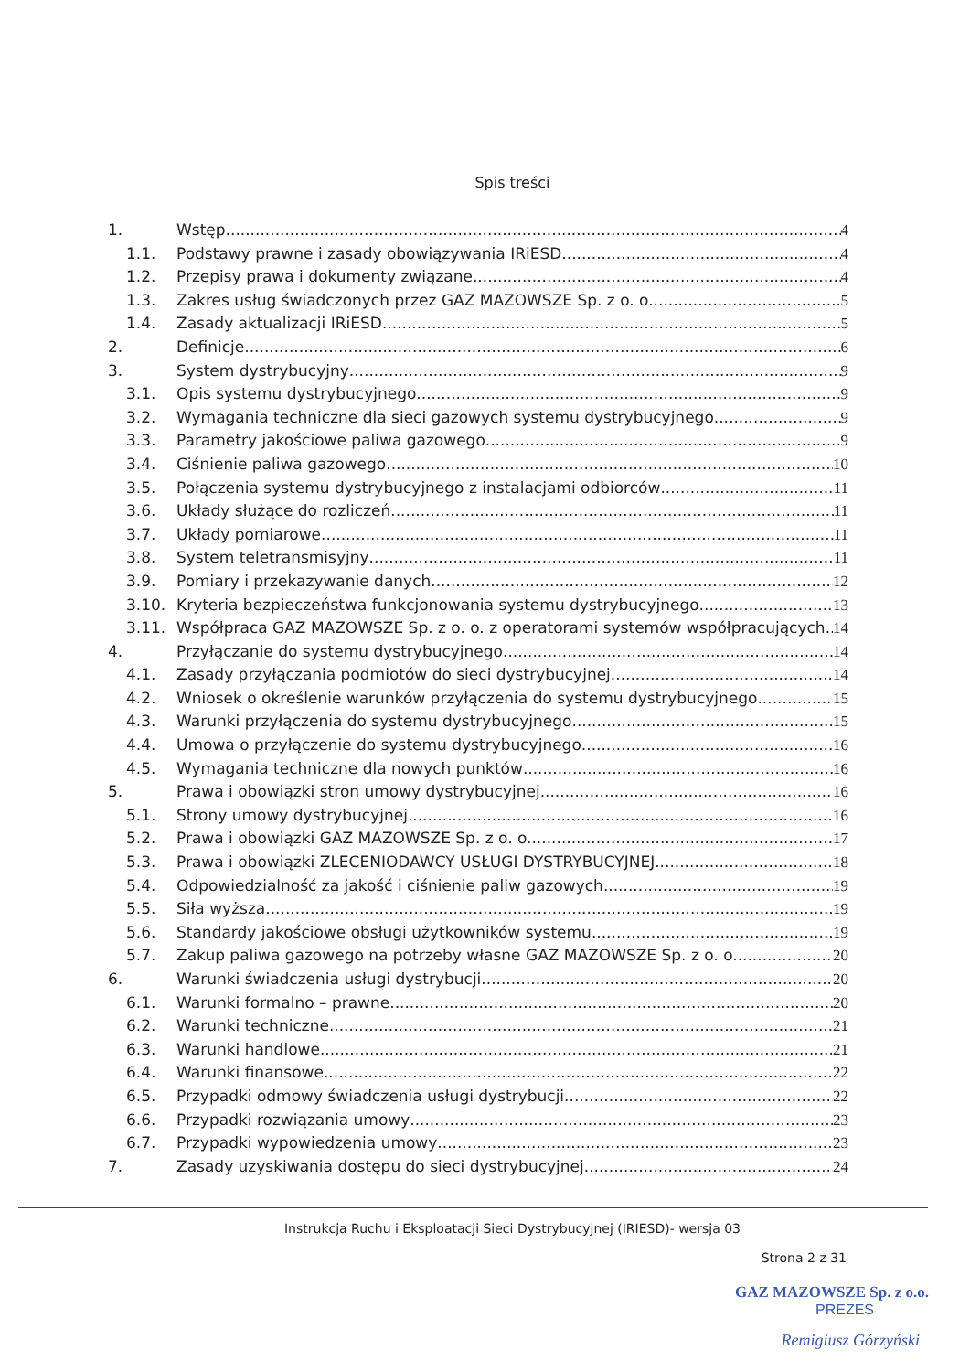Spis treści
1. Wstęp 4
1.1. Podstawy prawne i zasady obowiązywania IRiESD 4
1.2. Przepisy prawa i dokumenty związane 4
1.3. Zakres usług świadczonych przez GAZ MAZOWSZE Sp. z o. o. 5
1.4. Zasady aktualizacji IRiESD 5
2. Definicje 6
3. System dystrybucyjny 9
3.1. Opis systemu dystrybucyjnego 9
3.2. Wymagania techniczne dla sieci gazowych systemu dystrybucyjnego 9
3.3. Parametry jakościowe paliwa gazowego 9
3.4. Ciśnienie paliwa gazowego 10
3.5. Połączenia systemu dystrybucyjnego z instalacjami odbiorców 11
3.6. Układy służące do rozliczeń 11
3.7. Układy pomiarowe 11
3.8. System teletransmisyjny 11
3.9. Pomiary i przekazywanie danych 12
3.10. Kryteria bezpieczeństwa funkcjonowania systemu dystrybucyjnego 13
3.11. Współpraca GAZ MAZOWSZE Sp. z o. o. z operatorami systemów współpracujących 14
4. Przyłączanie do systemu dystrybucyjnego 14
4.1. Zasady przyłączania podmiotów do sieci dystrybucyjnej 14
4.2. Wniosek o określenie warunków przyłączenia do systemu dystrybucyjnego 15
4.3. Warunki przyłączenia do systemu dystrybucyjnego 15
4.4. Umowa o przyłączenie do systemu dystrybucyjnego 16
4.5. Wymagania techniczne dla nowych punktów 16
5. Prawa i obowiązki stron umowy dystrybucyjnej 16
5.1. Strony umowy dystrybucyjnej 16
5.2. Prawa i obowiązki GAZ MAZOWSZE Sp. z o. o. 17
5.3. Prawa i obowiązki ZLECENIODAWCY USŁUGI DYSTRYBUCYJNEJ 18
5.4. Odpowiedzialność za jakość i ciśnienie paliw gazowych 19
5.5. Siła wyższa 19
5.6. Standardy jakościowe obsługi użytkowników systemu 19
5.7. Zakup paliwa gazowego na potrzeby własne GAZ MAZOWSZE Sp. z o. o. 20
6. Warunki świadczenia usługi dystrybucji 20
6.1. Warunki formalno – prawne 20
6.2. Warunki techniczne 21
6.3. Warunki handlowe 21
6.4. Warunki finansowe 22
6.5. Przypadki odmowy świadczenia usługi dystrybucji 22
6.6. Przypadki rozwiązania umowy 23
6.7. Przypadki wypowiedzenia umowy 23
7. Zasady uzyskiwania dostępu do sieci dystrybucyjnej 24
Instrukcja Ruchu i Eksploatacji Sieci Dystrybucyjnej (IRIESD)- wersja 03
Strona 2 z 31
GAZ MAZOWSZE Sp. z o.o.
PREZES
Remigiusz Górzyński